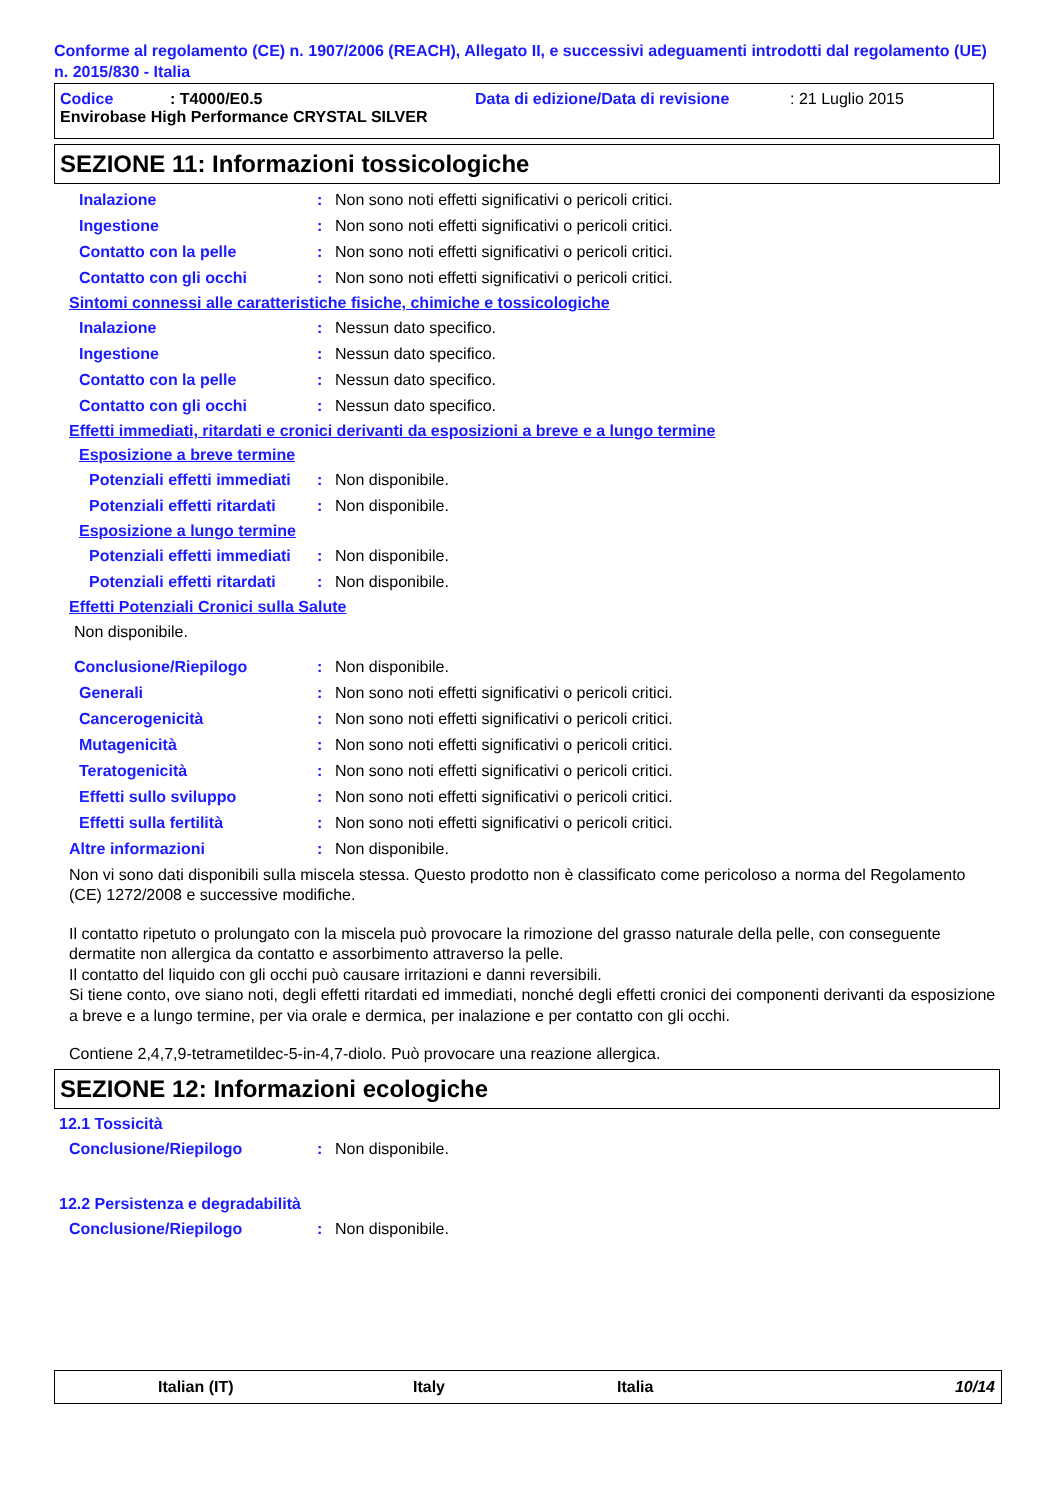Conforme al regolamento (CE) n. 1907/2006 (REACH), Allegato II, e successivi adeguamenti introdotti dal regolamento (UE) n. 2015/830 - Italia
Codice: T4000/E0.5 Data di edizione/Data di revisione: 21 Luglio 2015
Envirobase High Performance CRYSTAL SILVER
SEZIONE 11: Informazioni tossicologiche
Inalazione: Non sono noti effetti significativi o pericoli critici.
Ingestione: Non sono noti effetti significativi o pericoli critici.
Contatto con la pelle: Non sono noti effetti significativi o pericoli critici.
Contatto con gli occhi: Non sono noti effetti significativi o pericoli critici.
Sintomi connessi alle caratteristiche fisiche, chimiche e tossicologiche
Inalazione: Nessun dato specifico.
Ingestione: Nessun dato specifico.
Contatto con la pelle: Nessun dato specifico.
Contatto con gli occhi: Nessun dato specifico.
Effetti immediati, ritardati e cronici derivanti da esposizioni a breve e a lungo termine
Esposizione a breve termine
Potenziali effetti immediati: Non disponibile.
Potenziali effetti ritardati: Non disponibile.
Esposizione a lungo termine
Potenziali effetti immediati: Non disponibile.
Potenziali effetti ritardati: Non disponibile.
Effetti Potenziali Cronici sulla Salute
Non disponibile.
Conclusione/Riepilogo: Non disponibile.
Generali: Non sono noti effetti significativi o pericoli critici.
Cancerogenicità: Non sono noti effetti significativi o pericoli critici.
Mutagenicità: Non sono noti effetti significativi o pericoli critici.
Teratogenicità: Non sono noti effetti significativi o pericoli critici.
Effetti sullo sviluppo: Non sono noti effetti significativi o pericoli critici.
Effetti sulla fertilità: Non sono noti effetti significativi o pericoli critici.
Altre informazioni: Non disponibile.
Non vi sono dati disponibili sulla miscela stessa. Questo prodotto non è classificato come pericoloso a norma del Regolamento (CE) 1272/2008 e successive modifiche.
Il contatto ripetuto o prolungato con la miscela può provocare la rimozione del grasso naturale della pelle, con conseguente dermatite non allergica da contatto e assorbimento attraverso la pelle.
Il contatto del liquido con gli occhi può causare irritazioni e danni reversibili.
Si tiene conto, ove siano noti, degli effetti ritardati ed immediati, nonché degli effetti cronici dei componenti derivanti da esposizione a breve e a lungo termine, per via orale e dermica, per inalazione e per contatto con gli occhi.
Contiene 2,4,7,9-tetrametildec-5-in-4,7-diolo. Può provocare una reazione allergica.
SEZIONE 12: Informazioni ecologiche
12.1 Tossicità
Conclusione/Riepilogo: Non disponibile.
12.2 Persistenza e degradabilità
Conclusione/Riepilogo: Non disponibile.
Italian (IT) Italy Italia 10/14